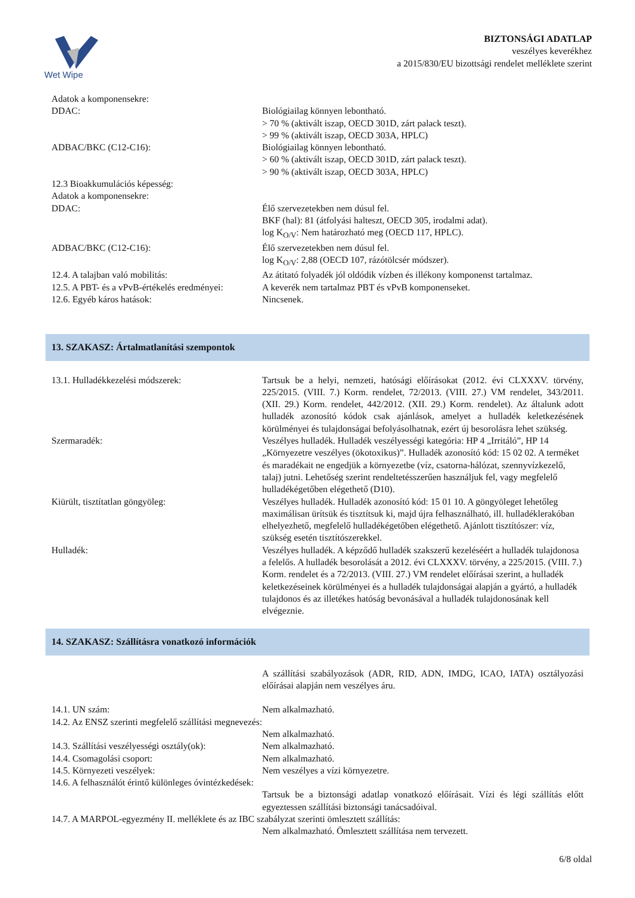Wet Wipe
BIZTONSÁGI ADATLAP
veszélyes keverékhez
a 2015/830/EU bizottsági rendelet melléklete szerint
Adatok a komponensekre:
DDAC: Biológiailag könnyen lebontható.
> 70 % (aktivált iszap, OECD 301D, zárt palack teszt).
> 99 % (aktivált iszap, OECD 303A, HPLC)
ADBAC/BKC (C12-C16): Biológiailag könnyen lebontható.
> 60 % (aktivált iszap, OECD 301D, zárt palack teszt).
> 90 % (aktivált iszap, OECD 303A, HPLC)
12.3 Bioakkumulációs képesség:
Adatok a komponensekre:
DDAC: Élő szervezetekben nem dúsul fel.
BKF (hal): 81 (átfolyási halteszt, OECD 305, irodalmi adat).
log K<sub>O/V</sub>: Nem határozható meg (OECD 117, HPLC).
ADBAC/BKC (C12-C16): Élő szervezetekben nem dúsul fel.
log K<sub>O/V</sub>: 2,88 (OECD 107, rázótölcsér módszer).
12.4. A talajban való mobilitás: Az átitató folyadék jól oldódik vízben és illékony komponenst tartalmaz.
12.5. A PBT- és a vPvB-értékelés eredményei:
A keverék nem tartalmaz PBT és vPvB komponenseket.
12.6. Egyéb káros hatások: Nincsenek.
13. SZAKASZ: Ártalmatlanítási szempontok
13.1. Hulladékkezelési módszerek: Tartsuk be a helyi, nemzeti, hatósági előírásokat (2012. évi CLXXXV. törvény, 225/2015. (VIII. 7.) Korm. rendelet, 72/2013. (VIII. 27.) VM rendelet, 343/2011. (XII. 29.) Korm. rendelet, 442/2012. (XII. 29.) Korm. rendelet). Az általunk adott hulladék azonosító kódok csak ajánlások, amelyet a hulladék keletkezésének körülményei és tulajdonságai befolyásolhatnak, ezért új besorolásra lehet szükség.
Szermaradék: Veszélyes hulladék. Hulladék veszélyességi kategória: HP 4 „Irritáló”, HP 14 „Környezetre veszélyes (ökotoxikus)”. Hulladék azonosító kód: 15 02 02. A terméket és maradékait ne engedjük a környezetbe (víz, csatorna-hálózat, szennyvízkezelő, talaj) jutni. Lehetőség szerint rendeltetésszerűen használjuk fel, vagy megfelelő hulladékégetőben elégethető (D10).
Kiürült, tisztítatlan göngyöleg: Veszélyes hulladék. Hulladék azonosító kód: 15 01 10. A göngyöleget lehetőleg maximálisan ürítsük és tisztítsuk ki, majd újra felhasználható, ill. hulladéklerakóban elhelyezhető, megfelelő hulladékégetőben elégethető. Ajánlott tisztítószer: víz, szükség esetén tisztítószerekkel.
Hulladék: Veszélyes hulladék. A képződő hulladék szakszerű kezeléséért a hulladék tulajdonosa a felelős. A hulladék besorolását a 2012. évi CLXXXV. törvény, a 225/2015. (VIII. 7.) Korm. rendelet és a 72/2013. (VIII. 27.) VM rendelet előírásai szerint, a hulladék keletkezéseinek körülményei és a hulladék tulajdonságai alapján a gyártó, a hulladék tulajdonos és az illetékes hatóság bevonásával a hulladék tulajdonosának kell elvégeznie.
14. SZAKASZ: Szállításra vonatkozó információk
A szállítási szabályozások (ADR, RID, ADN, IMDG, ICAO, IATA) osztályozási előírásai alapján nem veszélyes áru.
14.1. UN szám: Nem alkalmazható.
14.2. Az ENSZ szerinti megfelelő szállítási megnevezés:
Nem alkalmazható.
14.3. Szállítási veszélyességi osztály(ok):
Nem alkalmazható.
14.4. Csomagolási csoport: Nem alkalmazható.
14.5. Környezeti veszélyek: Nem veszélyes a vízi környezetre.
14.6. A felhasználót érintő különleges óvintézkedések:
Tartsuk be a biztonsági adatlap vonatkozó előírásait. Vízi és légi szállítás előtt egyeztessen szállítási biztonsági tanácsadóival.
14.7. A MARPOL-egyezmény II. melléklete és az IBC szabályzat szerinti ömlesztett szállítás:
Nem alkalmazható. Ömlesztett szállítása nem tervezett.
6/8 oldal